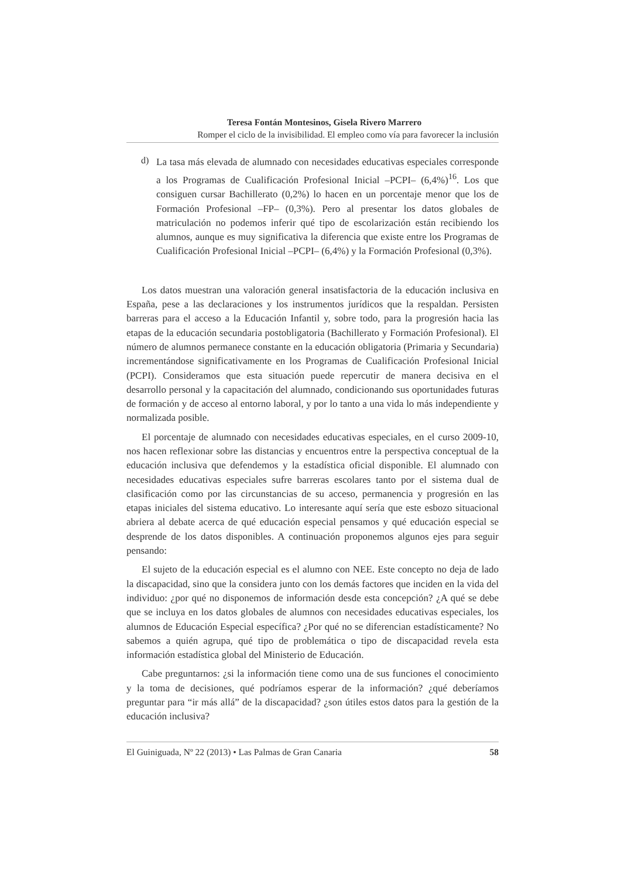Teresa Fontán Montesinos, Gisela Rivero Marrero
Romper el ciclo de la invisibilidad. El empleo como vía para favorecer la inclusión
d)
La tasa más elevada de alumnado con necesidades educativas especiales corresponde a los Programas de Cualificación Profesional Inicial –PCPI– (6,4%)<sup>16</sup>. Los que consiguen cursar Bachillerato (0,2%) lo hacen en un porcentaje menor que los de Formación Profesional –FP– (0,3%). Pero al presentar los datos globales de matriculación no podemos inferir qué tipo de escolarización están recibiendo los alumnos, aunque es muy significativa la diferencia que existe entre los Programas de Cualificación Profesional Inicial –PCPI– (6,4%) y la Formación Profesional (0,3%).
Los datos muestran una valoración general insatisfactoria de la educación inclusiva en España, pese a las declaraciones y los instrumentos jurídicos que la respaldan. Persisten barreras para el acceso a la Educación Infantil y, sobre todo, para la progresión hacia las etapas de la educación secundaria postobligatoria (Bachillerato y Formación Profesional). El número de alumnos permanece constante en la educación obligatoria (Primaria y Secundaria) incrementándose significativamente en los Programas de Cualificación Profesional Inicial (PCPI). Consideramos que esta situación puede repercutir de manera decisiva en el desarrollo personal y la capacitación del alumnado, condicionando sus oportunidades futuras de formación y de acceso al entorno laboral, y por lo tanto a una vida lo más independiente y normalizada posible.
El porcentaje de alumnado con necesidades educativas especiales, en el curso 2009-10, nos hacen reflexionar sobre las distancias y encuentros entre la perspectiva conceptual de la educación inclusiva que defendemos y la estadística oficial disponible. El alumnado con necesidades educativas especiales sufre barreras escolares tanto por el sistema dual de clasificación como por las circunstancias de su acceso, permanencia y progresión en las etapas iniciales del sistema educativo. Lo interesante aquí sería que este esbozo situacional abriera al debate acerca de qué educación especial pensamos y qué educación especial se desprende de los datos disponibles. A continuación proponemos algunos ejes para seguir pensando:
El sujeto de la educación especial es el alumno con NEE. Este concepto no deja de lado la discapacidad, sino que la considera junto con los demás factores que inciden en la vida del individuo: ¿por qué no disponemos de información desde esta concepción? ¿A qué se debe que se incluya en los datos globales de alumnos con necesidades educativas especiales, los alumnos de Educación Especial específica? ¿Por qué no se diferencian estadísticamente? No sabemos a quién agrupa, qué tipo de problemática o tipo de discapacidad revela esta información estadística global del Ministerio de Educación.
Cabe preguntarnos: ¿si la información tiene como una de sus funciones el conocimiento y la toma de decisiones, qué podríamos esperar de la información? ¿qué deberíamos preguntar para “ir más allá” de la discapacidad? ¿son útiles estos datos para la gestión de la educación inclusiva?
El Guiniguada, Nº 22 (2013) • Las Palmas de Gran Canaria 58